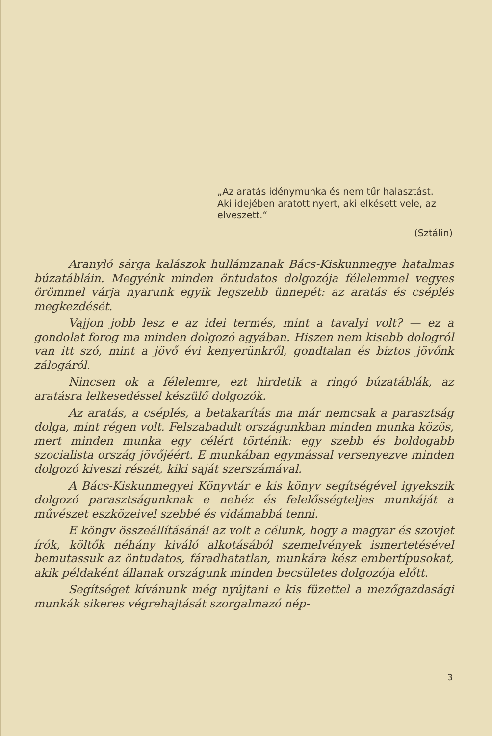„Az aratás idénymunka és nem tűr halasztást.
Aki idejében aratott nyert, aki elkésett vele, az elveszett.“
(Sztálin)
Aranyló sárga kalászok hullámzanak Bács-Kiskunmegye hatalmas búzatábláin. Megyénk minden öntudatos dolgozója félelemmel vegyes örömmel várja nyarunk egyik legszebb ünnepét: az aratás és cséplés megkezdését.
Vajjon jobb lesz e az idei termés, mint a tavalyi volt? — ez a gondolat forog ma minden dolgozó agyában. Hiszen nem kisebb dologról van itt szó, mint a jövő évi kenyerünkről, gondtalan és biztos jövőnk zálogáról.
Nincsen ok a félelemre, ezt hirdetik a ringó búzatáblák, az aratásra lelkesedéssel készülő dolgozók.
Az aratás, a cséplés, a betakarítás ma már nemcsak a parasztság dolga, mint régen volt. Felszabadult országunkban minden munka közös, mert minden munka egy célért történik: egy szebb és boldogabb szocialista ország jövőjéért. E munkában egymással versenyezve minden dolgozó kiveszi részét, kiki saját szerszámával.
A Bács-Kiskunmegyei Könyvtár e kis könyv segítségével igyekszik dolgozó parasztságunknak e nehéz és felelősségteljes munkáját a művészet eszközeivel szebbé és vidámabbá tenni.
E köngv összeállításánál az volt a célunk, hogy a magyar és szovjet írók, költők néhány kiváló alkotásából szemelvények ismertetésével bemutassuk az öntudatos, fáradhatatlan, munkára kész embertípusokat, akik példaként állanak országunk minden becsületes dolgozója előtt.
Segítséget kívánunk még nyújtani e kis füzettel a mezőgazdasági munkák sikeres végrehajtását szorgalmazó nép-
3